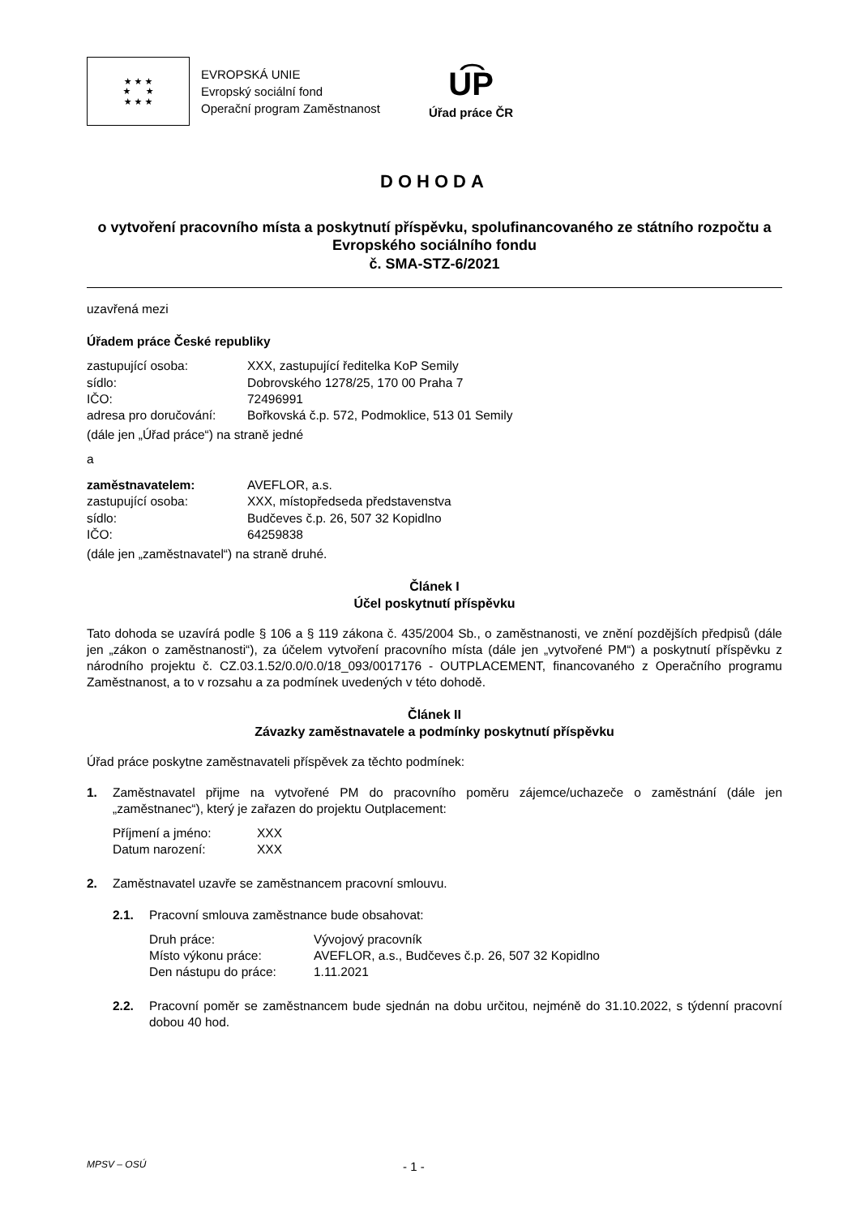★ ★ ★
★ ★
★ ★ ★
EVROPSKÁ UNIE
Evropský sociální fond
Operační program Zaměstnanost
U͡P
Úřad práce ČR
DOHODA
o vytvoření pracovního místa a poskytnutí příspěvku, spolufinancovaného ze státního rozpočtu a Evropského sociálního fondu
č. SMA-STZ-6/2021
uzavřená mezi
Úřadem práce České republiky
| zastupující osoba: | XXX, zastupující ředitelka KoP Semily |
| sídlo: | Dobrovského 1278/25, 170 00 Praha 7 |
| IČO: | 72496991 |
| adresa pro doručování: | Bořkovská č.p. 572, Podmoklice, 513 01 Semily |
(dále jen „Úřad práce“) na straně jedné
a
| zaměstnavatelem: | AVEFLOR, a.s. |
| zastupující osoba: | XXX, místopředseda představenstva |
| sídlo: | Budčeves č.p. 26, 507 32 Kopidlno |
| IČO: | 64259838 |
(dále jen „zaměstnavatel“) na straně druhé.
Článek I
Účel poskytnutí příspěvku
Tato dohoda se uzavírá podle § 106 a § 119 zákona č. 435/2004 Sb., o zaměstnanosti, ve znění pozdějších předpisů (dále jen „zákon o zaměstnanosti“), za účelem vytvoření pracovního místa (dále jen „vytvořené PM“) a poskytnutí příspěvku z národního projektu č. CZ.03.1.52/0.0/0.0/18_093/0017176 - OUTPLACEMENT, financovaného z Operačního programu Zaměstnanost, a to v rozsahu a za podmínek uvedených v této dohodě.
Článek II
Závazky zaměstnavatele a podmínky poskytnutí příspěvku
Úřad práce poskytne zaměstnavateli příspěvek za těchto podmínek:
1. Zaměstnavatel přijme na vytvořené PM do pracovního poměru zájemce/uchazeče o zaměstnání (dále jen „zaměstnanec“), který je zařazen do projektu Outplacement:
| Příjmení a jméno: | XXX |
| Datum narození: | XXX |
2. Zaměstnavatel uzavře se zaměstnancem pracovní smlouvu.
2.1. Pracovní smlouva zaměstnance bude obsahovat:
| Druh práce: | Vývojový pracovník |
| Místo výkonu práce: | AVEFLOR, a.s., Budčeves č.p. 26, 507 32 Kopidlno |
| Den nástupu do práce: | 1.11.2021 |
2.2. Pracovní poměr se zaměstnancem bude sjednán na dobu určitou, nejméně do 31.10.2022, s týdenní pracovní dobou 40 hod.
MPSV – OSÚ - 1 -